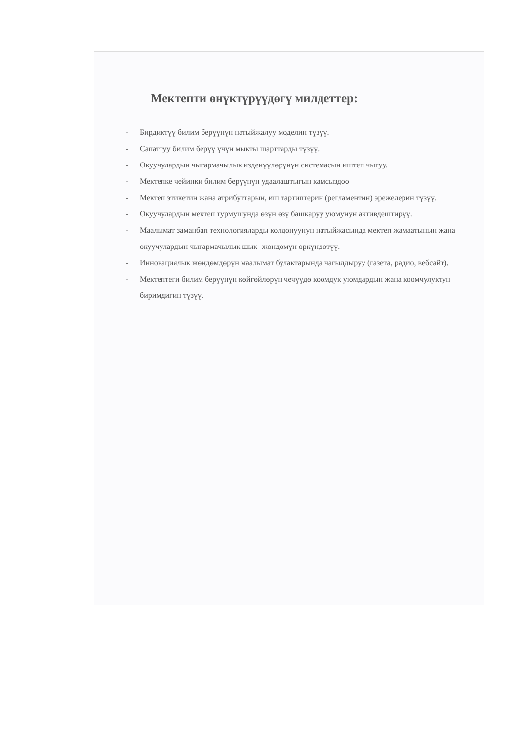Мектепти өнүктүрүүдөгү милдеттер:
- Бирдиктүү билим берүүнүн натыйжалуу моделин түзүү.
- Сапаттуу билим берүү үчүн мыкты шарттарды түзүү.
- Окуучулардын чыгармачылык изденүүлөрүнүн системасын иштеп чыгуу.
- Мектепке чейинки билим берүүнүн удаалаштыгын камсыздоо
- Мектеп этикетин жана атрибуттарын, иш тартиптерин (регламентин) эрежелерин түзүү.
- Окуучулардын мектеп турмушунда өзүн өзү башкаруу уюмунун активдештирүү.
- Маалымат заманбап технологияларды колдонуунун натыйжасында мектеп жамаатынын жана окуучулардын чыгармачылык шык- жөндөмүн өркүндөтүү.
- Инновациялык жөндөмдөрүн маалымат булактарында чагылдыруу (газета, радио, вебсайт).
- Мектептеги билим берүүнүн көйгөйлөрүн чечүүдө коомдук уюмдардын жана коомчулуктун биримдигин түзүү.